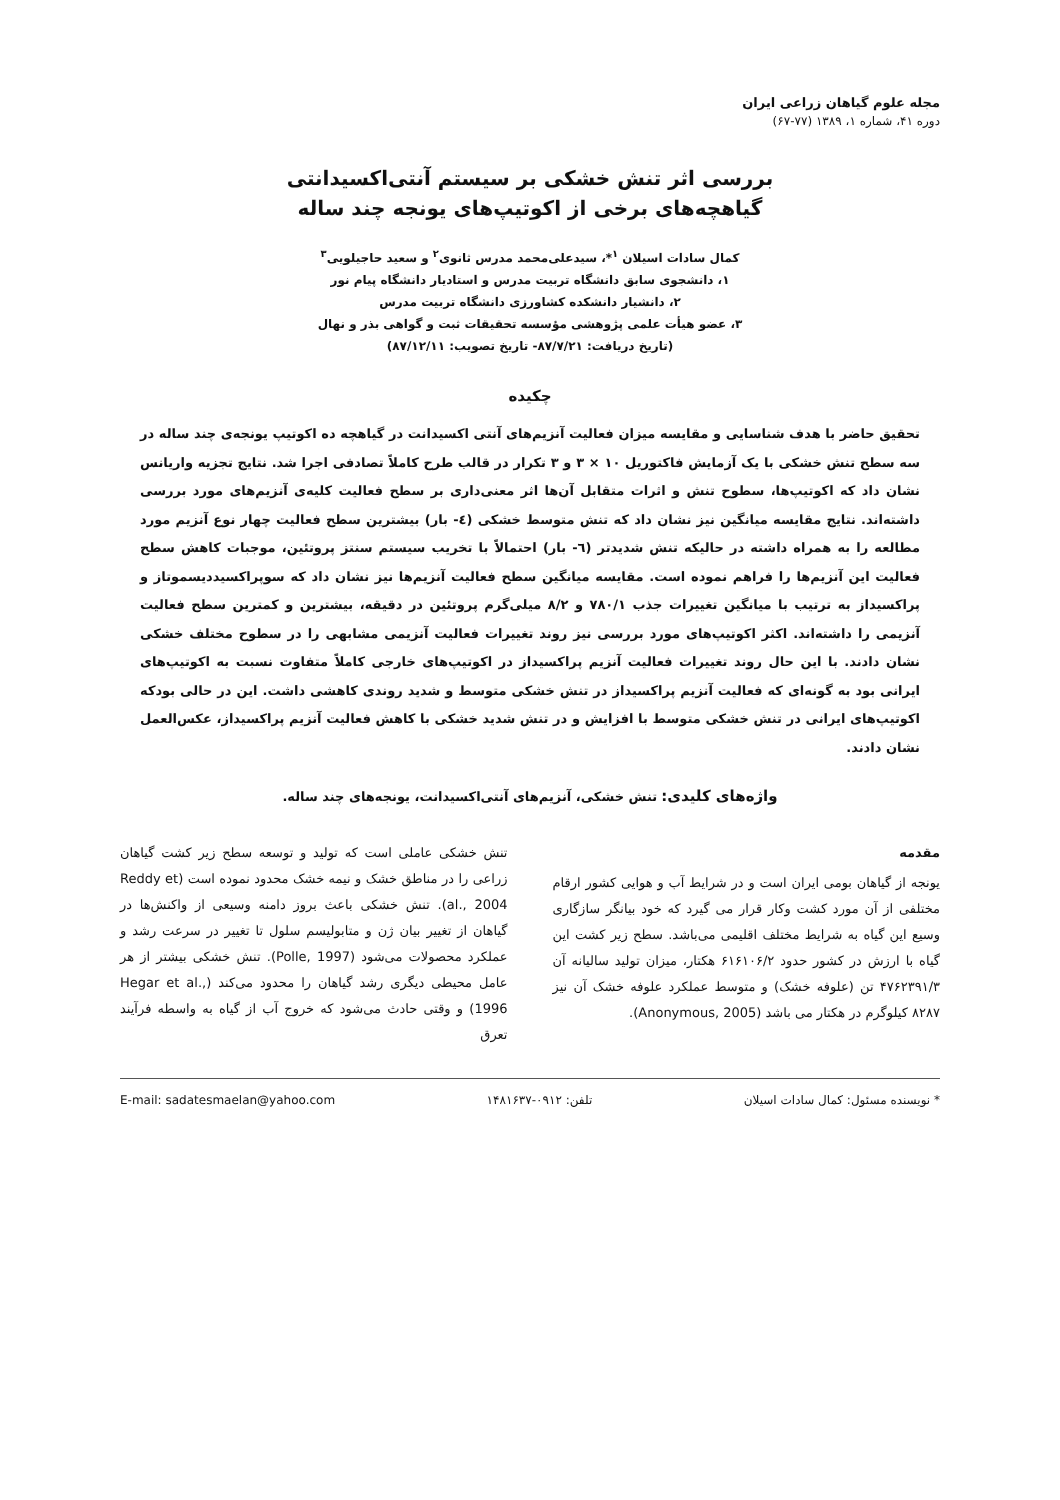مجله علوم گیاهان زراعی ایران
دوره ۴۱، شماره ۱، ۱۳۸۹ (۷۷-۶۷)
بررسی اثر تنش خشکی بر سیستم آنتی‌اکسیدانتی
گیاهچه‌های برخی از اکوتیپ‌های یونجه چند ساله
کمال سادات اسیلان <sup>۱</sup>*، سیدعلی‌محمد مدرس ثانوی<sup>۲</sup> و سعید حاجیلویی<sup>۳</sup>
۱، دانشجوی سابق دانشگاه تربیت مدرس و استادیار دانشگاه پیام نور
۲، دانشیار دانشکده کشاورزی دانشگاه تربیت مدرس
۳، عضو هیأت علمی پژوهشی مؤسسه تحقیقات ثبت و گواهی بذر و نهال
(تاریخ دریافت: ۸۷/۷/۲۱- تاریخ تصویب: ۸۷/۱۲/۱۱)
چکیده
تحقیق حاضر با هدف شناسایی و مقایسه میزان فعالیت آنزیم‌های آنتی اکسیدانت در گیاهچه ده اکوتیپ یونجه‌ی چند ساله در سه سطح تنش خشکی با یک آزمایش فاکتوریل ۱۰ × ۳ و ۳ تکرار در قالب طرح کاملاً تصادفی اجرا شد. نتایج تجزیه واریانس نشان داد که اکوتیپ‌ها، سطوح تنش و اثرات متقابل آن‌ها اثر معنی‌داری بر سطح فعالیت کلیه‌ی آنزیم‌های مورد بررسی داشته‌اند. نتایج مقایسه میانگین نیز نشان داد که تنش متوسط خشکی (٤- بار) بیشترین سطح فعالیت چهار نوع آنزیم مورد مطالعه را به همراه داشته در حالیکه تنش شدیدتر (٦- بار) احتمالاً با تخریب سیستم سنتز پروتئین، موجبات کاهش سطح فعالیت این آنزیم‌ها را فراهم نموده است. مقایسه میانگین سطح فعالیت آنزیم‌ها نیز نشان داد که سوپراکسیددیسموتاز و پراکسیداز به ترتیب با میانگین تغییرات جذب ۷۸۰/۱ و ۸/۲ میلی‌گرم پروتئین در دقیقه، بیشترین و کمترین سطح فعالیت آنزیمی را داشته‌اند. اکثر اکوتیپ‌های مورد بررسی نیز روند تغییرات فعالیت آنزیمی مشابهی را در سطوح مختلف خشکی نشان دادند. با این حال روند تغییرات فعالیت آنزیم پراکسیداز در اکوتیپ‌های خارجی کاملاً متفاوت نسبت به اکوتیپ‌های ایرانی بود به گونه‌ای که فعالیت آنزیم پراکسیداز در تنش خشکی متوسط و شدید روندی کاهشی داشت. این در حالی بودکه اکوتیپ‌های ایرانی در تنش خشکی متوسط با افزایش و در تنش شدید خشکی با کاهش فعالیت آنزیم پراکسیداز، عکس‌العمل نشان دادند.
واژه‌های کلیدی: تنش خشکی، آنزیم‌های آنتی‌اکسیدانت، یونجه‌های چند ساله.
مقدمه
یونجه از گیاهان بومی ایران است و در شرایط آب و هوایی کشور ارقام مختلفی از آن مورد کشت وکار قرار می گیرد که خود بیانگر سازگاری وسیع این گیاه به شرایط مختلف اقلیمی می‌باشد. سطح زیر کشت این گیاه با ارزش در کشور حدود ۶۱۶۱۰۶/۲ هکتار، میزان تولید سالیانه آن ۴۷۶۲۳۹۱/۳ تن (علوفه خشک) و متوسط عملکرد علوفه خشک آن نیز ۸۲۸۷ کیلوگرم در هکتار می باشد (Anonymous, 2005).
تنش خشکی عاملی است که تولید و توسعه سطح زیر کشت گیاهان زراعی را در مناطق خشک و نیمه خشک محدود نموده است (Reddy et al., 2004). تنش خشکی باعث بروز دامنه وسیعی از واکنش‌ها در گیاهان از تغییر بیان ژن و متابولیسم سلول تا تغییر در سرعت رشد و عملکرد محصولات می‌شود (Polle, 1997). تنش خشکی بیشتر از هر عامل محیطی دیگری رشد گیاهان را محدود می‌کند (Hegar et al., 1996) و وقتی حادث می‌شود که خروج آب از گیاه به واسطه فرآیند تعرق
* نویسنده مسئول: کمال سادات اسیلان تلفن: ۰۹۱۲-۱۴۸۱۶۳۷ E-mail: sadatesmaelan@yahoo.com